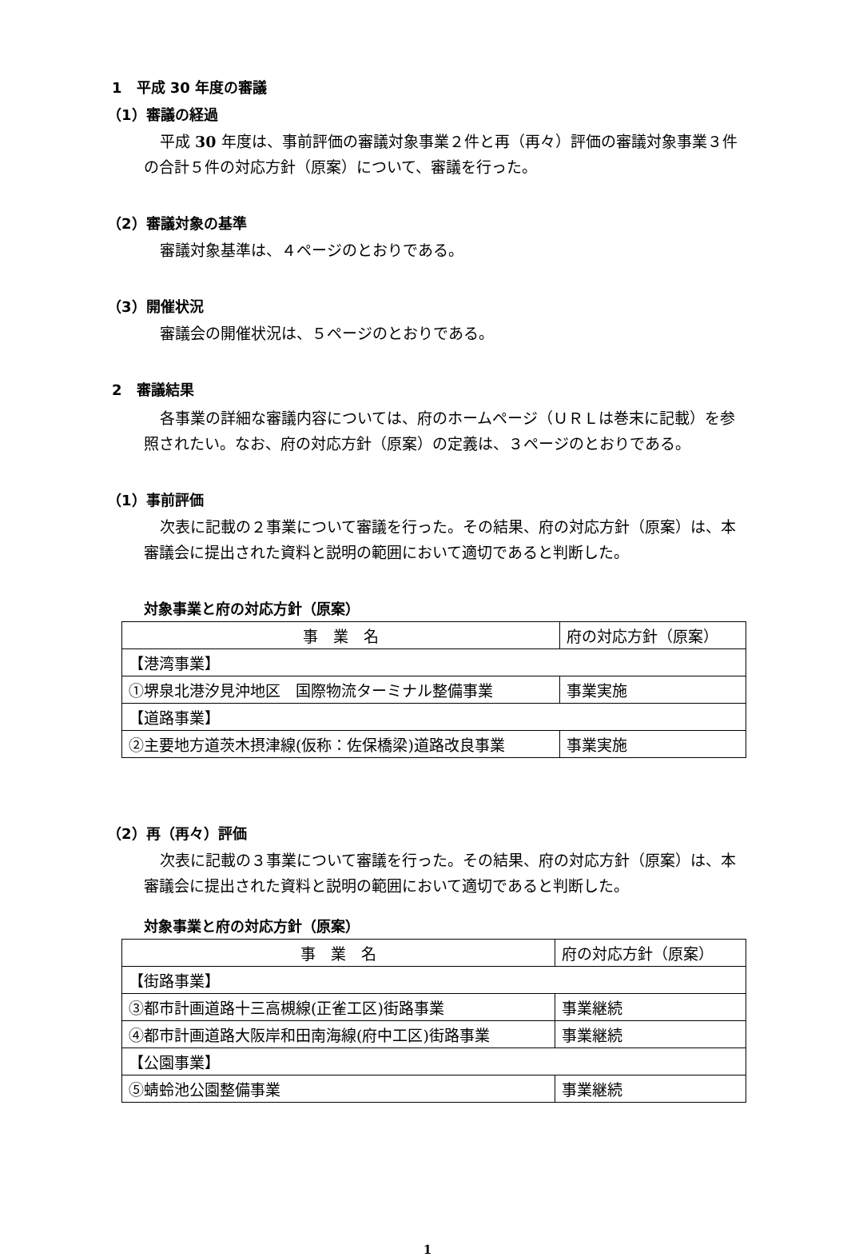1　平成 30 年度の審議
（1）審議の経過
平成 30 年度は、事前評価の審議対象事業２件と再（再々）評価の審議対象事業３件の合計５件の対応方針（原案）について、審議を行った。
（2）審議対象の基準
審議対象基準は、４ページのとおりである。
（3）開催状況
審議会の開催状況は、５ページのとおりである。
2　審議結果
各事業の詳細な審議内容については、府のホームページ（ＵＲＬは巻末に記載）を参照されたい。なお、府の対応方針（原案）の定義は、３ページのとおりである。
（1）事前評価
次表に記載の２事業について審議を行った。その結果、府の対応方針（原案）は、本審議会に提出された資料と説明の範囲において適切であると判断した。
対象事業と府の対応方針（原案）
| 事 業 名 | 府の対応方針（原案） |
| 【港湾事業】 | |
| ①堺泉北港汐見沖地区 国際物流ターミナル整備事業 | 事業実施 |
| 【道路事業】 | |
| ②主要地方道茨木摂津線(仮称：佐保橋梁)道路改良事業 | 事業実施 |
（2）再（再々）評価
次表に記載の３事業について審議を行った。その結果、府の対応方針（原案）は、本審議会に提出された資料と説明の範囲において適切であると判断した。
対象事業と府の対応方針（原案）
| 事 業 名 | 府の対応方針（原案） |
| 【街路事業】 | |
| ③都市計画道路十三高槻線(正雀工区)街路事業 | 事業継続 |
| ④都市計画道路大阪岸和田南海線(府中工区)街路事業 | 事業継続 |
| 【公園事業】 | |
| ⑤蜻蛉池公園整備事業 | 事業継続 |
1